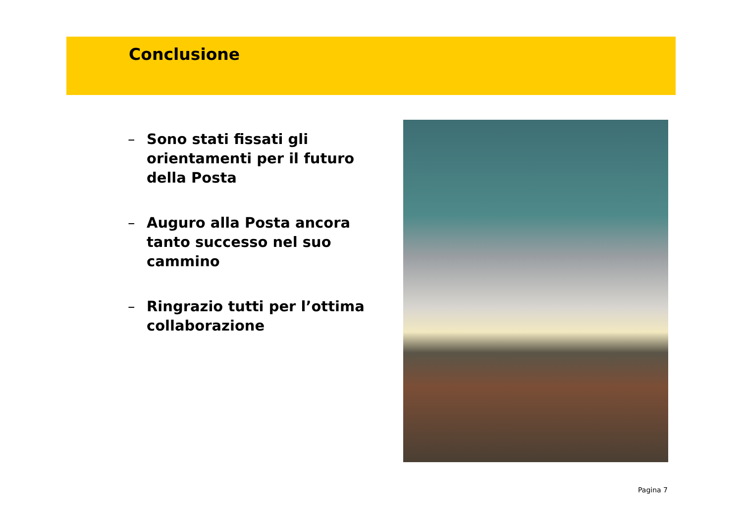Conclusione
– Sono stati fissati gli orientamenti per il futuro della Posta
– Auguro alla Posta ancora tanto successo nel suo cammino
– Ringrazio tutti per l’ottima collaborazione
Pagina 7